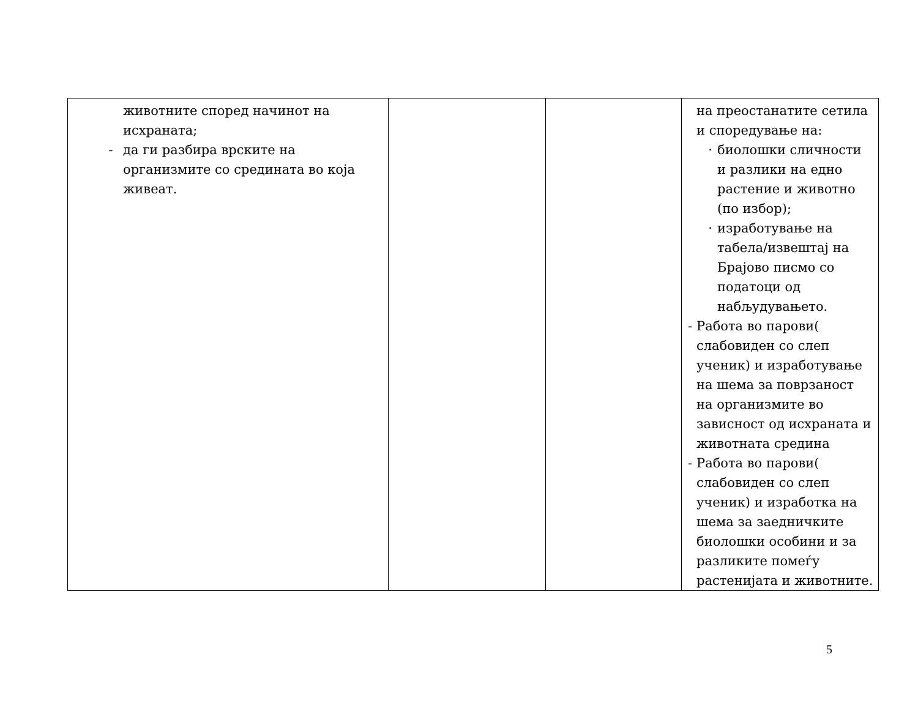| животните според начинот на исхраната; - да ги разбира врските на организмите со средината во која живеат. | | | на преостанатите сетила и споредување на: · биолошки сличности и разлики на едно растение и животно (по избор); · изработување на табела/извештај на Брајово писмо со податоци од набљудувањето. - Работа во парови( слабовиден со слеп ученик) и изработување на шема за поврзаност на организмите во зависност од исхраната и животната средина - Работа во парови( слабовиден со слеп ученик) и изработка на шема за заедничките биолошки особини и за разликите помеѓу растенијата и животните. |
5